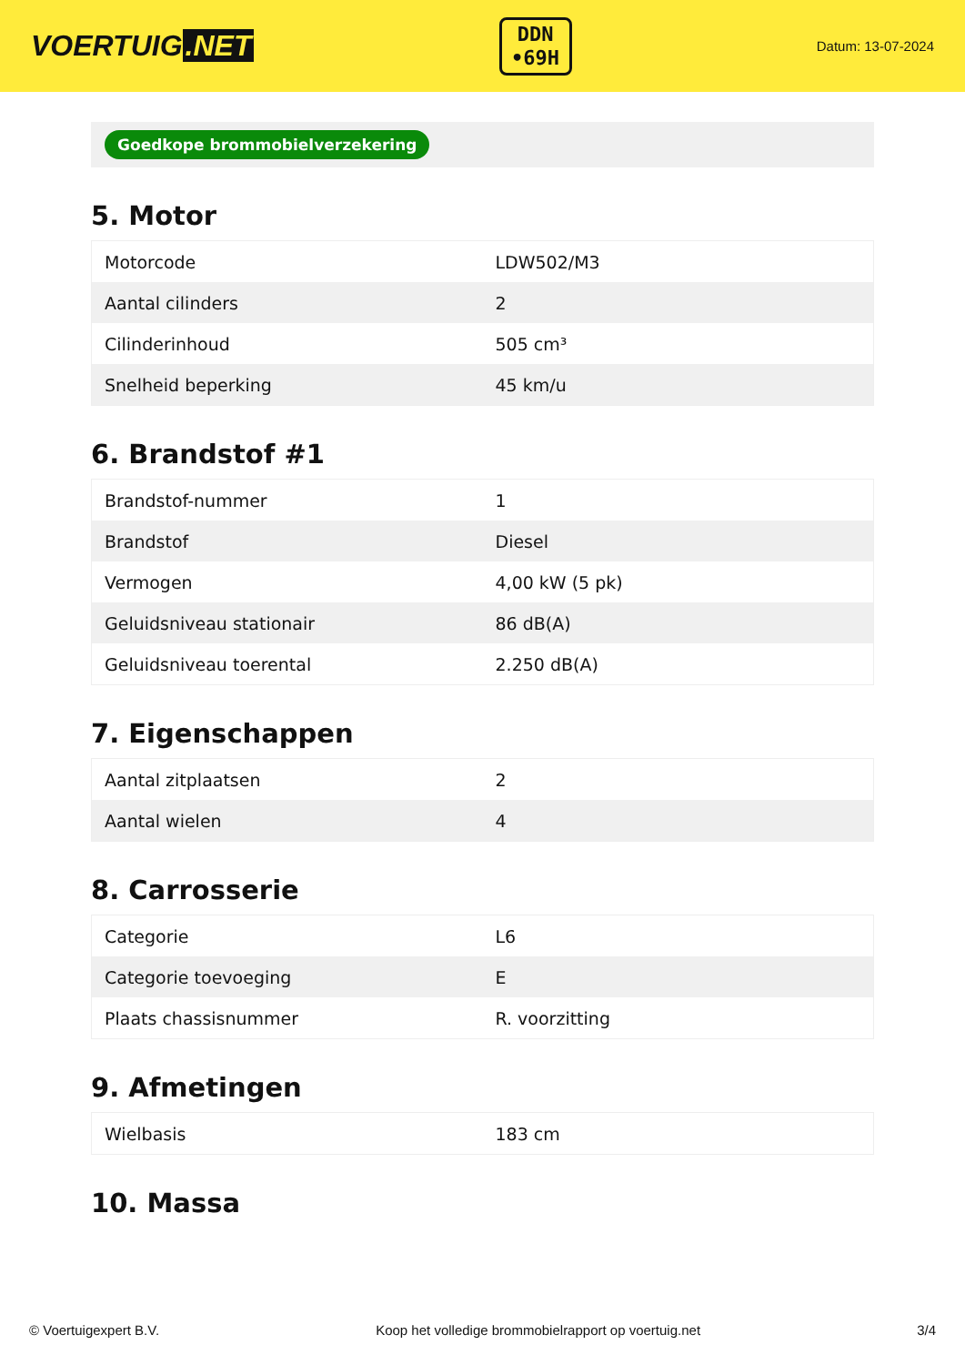VOERTUIG.NET
DDN
•69H
Datum: 13-07-2024
Goedkope brommobielverzekering
5. Motor
| Motorcode | LDW502/M3 |
| Aantal cilinders | 2 |
| Cilinderinhoud | 505 cm³ |
| Snelheid beperking | 45 km/u |
6. Brandstof #1
| Brandstof-nummer | 1 |
| Brandstof | Diesel |
| Vermogen | 4,00 kW (5 pk) |
| Geluidsniveau stationair | 86 dB(A) |
| Geluidsniveau toerental | 2.250 dB(A) |
7. Eigenschappen
| Aantal zitplaatsen | 2 |
| Aantal wielen | 4 |
8. Carrosserie
| Categorie | L6 |
| Categorie toevoeging | E |
| Plaats chassisnummer | R. voorzitting |
9. Afmetingen
| Wielbasis | 183 cm |
10. Massa
© Voertuigexpert B.V. Koop het volledige brommobielrapport op voertuig.net 3/4